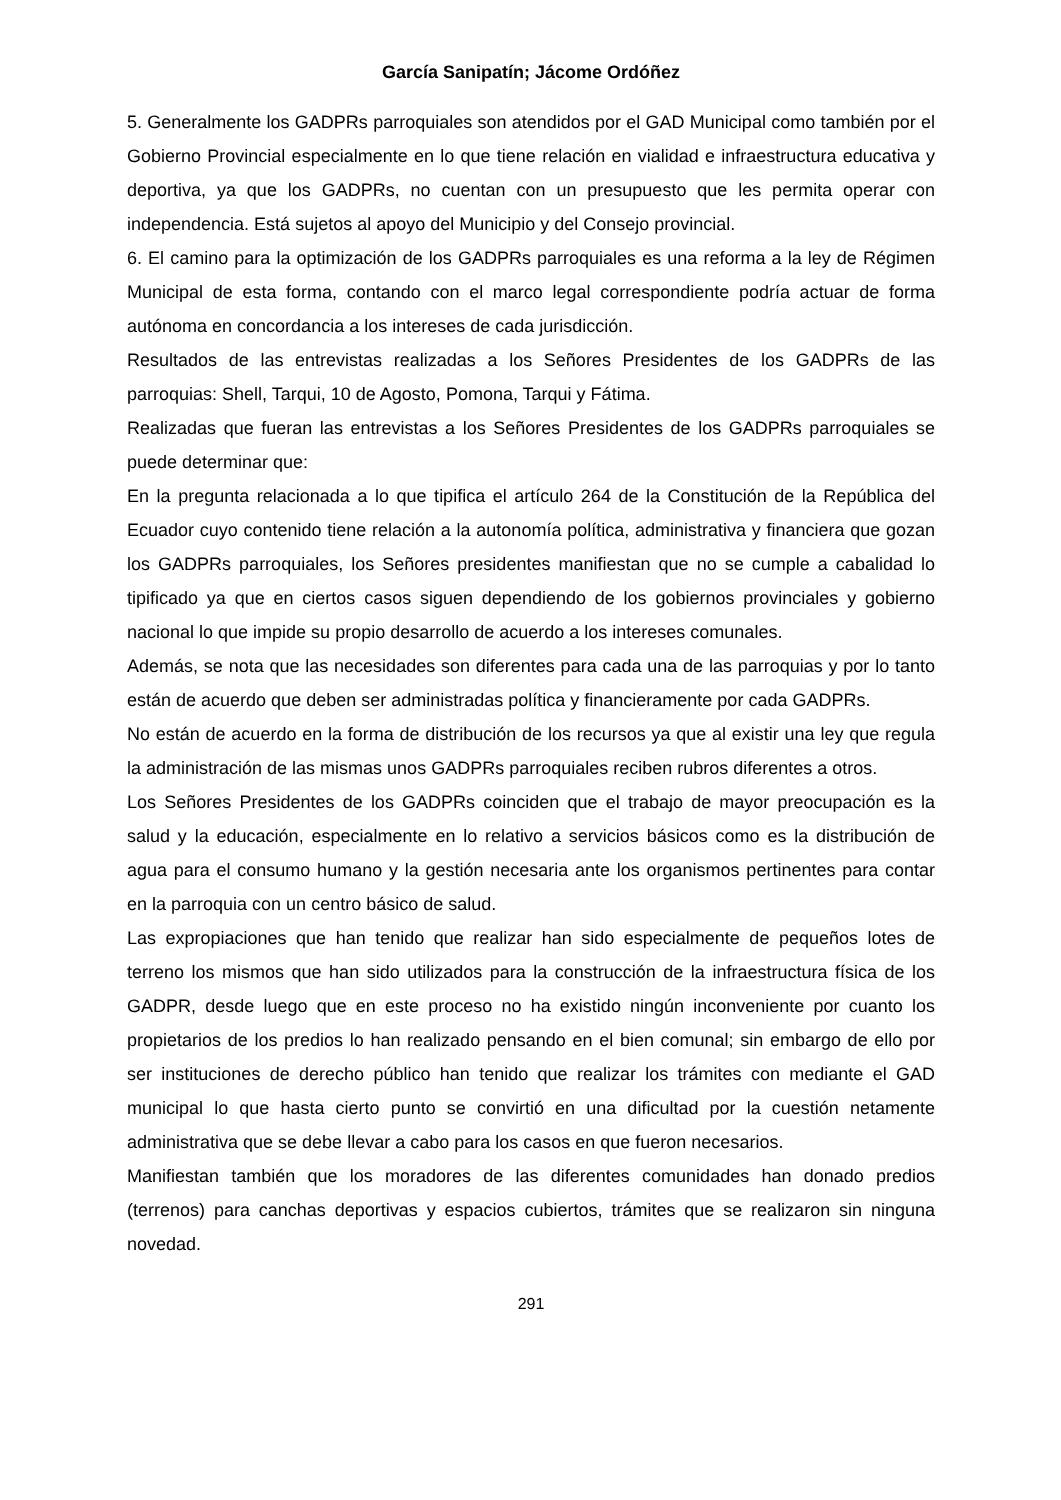García Sanipatín; Jácome Ordóñez
5. Generalmente los GADPRs parroquiales son atendidos por el GAD Municipal como también por el Gobierno Provincial especialmente en lo que tiene relación en vialidad e infraestructura educativa y deportiva, ya que los GADPRs, no cuentan con un presupuesto que les permita operar con independencia. Está sujetos al apoyo del Municipio y del Consejo provincial.
6. El camino para la optimización de los GADPRs parroquiales es una reforma a la ley de Régimen Municipal de esta forma, contando con el marco legal correspondiente podría actuar de forma autónoma en concordancia a los intereses de cada jurisdicción.
Resultados de las entrevistas realizadas a los Señores Presidentes de los GADPRs de las parroquias: Shell, Tarqui, 10 de Agosto, Pomona, Tarqui y Fátima.
Realizadas que fueran las entrevistas a los Señores Presidentes de los GADPRs parroquiales se puede determinar que:
En la pregunta relacionada a lo que tipifica el artículo 264 de la Constitución de la República del Ecuador cuyo contenido tiene relación a la autonomía política, administrativa y financiera que gozan los GADPRs parroquiales, los Señores presidentes manifiestan que no se cumple a cabalidad lo tipificado ya que en ciertos casos siguen dependiendo de los gobiernos provinciales y gobierno nacional lo que impide su propio desarrollo de acuerdo a los intereses comunales.
Además, se nota que las necesidades son diferentes para cada una de las parroquias y por lo tanto están de acuerdo que deben ser administradas política y financieramente por cada GADPRs.
No están de acuerdo en la forma de distribución de los recursos ya que al existir una ley que regula la administración de las mismas unos GADPRs parroquiales reciben rubros diferentes a otros.
Los Señores Presidentes de los GADPRs coinciden que el trabajo de mayor preocupación es la salud y la educación, especialmente en lo relativo a servicios básicos como es la distribución de agua para el consumo humano y la gestión necesaria ante los organismos pertinentes para contar en la parroquia con un centro básico de salud.
Las expropiaciones que han tenido que realizar han sido especialmente de pequeños lotes de terreno los mismos que han sido utilizados para la construcción de la infraestructura física de los GADPR, desde luego que en este proceso no ha existido ningún inconveniente por cuanto los propietarios de los predios lo han realizado pensando en el bien comunal; sin embargo de ello por ser instituciones de derecho público han tenido que realizar los trámites con mediante el GAD municipal lo que hasta cierto punto se convirtió en una dificultad por la cuestión netamente administrativa que se debe llevar a cabo para los casos en que fueron necesarios.
Manifiestan también que los moradores de las diferentes comunidades han donado predios (terrenos) para canchas deportivas y espacios cubiertos, trámites que se realizaron sin ninguna novedad.
291